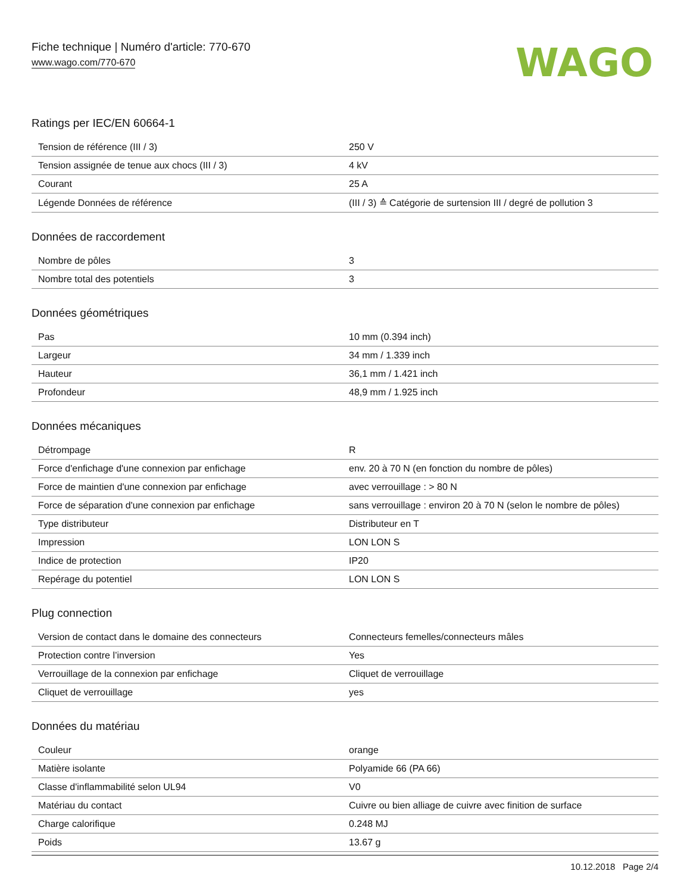Fiche technique | Numéro d'article: 770-670
www.wago.com/770-670
WAGO
Ratings per IEC/EN 60664-1
| Tension de référence (III / 3) | 250 V |
| Tension assignée de tenue aux chocs (III / 3) | 4 kV |
| Courant | 25 A |
| Légende Données de référence | (III / 3) ≙ Catégorie de surtension III / degré de pollution 3 |
Données de raccordement
| Nombre de pôles | 3 |
| Nombre total des potentiels | 3 |
Données géométriques
| Pas | 10 mm (0.394 inch) |
| Largeur | 34 mm / 1.339 inch |
| Hauteur | 36,1 mm / 1.421 inch |
| Profondeur | 48,9 mm / 1.925 inch |
Données mécaniques
| Détrompage | R |
| Force d'enfichage d'une connexion par enfichage | env. 20 à 70 N (en fonction du nombre de pôles) |
| Force de maintien d'une connexion par enfichage | avec verrouillage : > 80 N |
| Force de séparation d'une connexion par enfichage | sans verrouillage : environ 20 à 70 N (selon le nombre de pôles) |
| Type distributeur | Distributeur en T |
| Impression | LON LON S |
| Indice de protection | IP20 |
| Repérage du potentiel | LON LON S |
Plug connection
| Version de contact dans le domaine des connecteurs | Connecteurs femelles/connecteurs mâles |
| Protection contre l’inversion | Yes |
| Verrouillage de la connexion par enfichage | Cliquet de verrouillage |
| Cliquet de verrouillage | yes |
Données du matériau
| Couleur | orange |
| Matière isolante | Polyamide 66 (PA 66) |
| Classe d'inflammabilité selon UL94 | V0 |
| Matériau du contact | Cuivre ou bien alliage de cuivre avec finition de surface |
| Charge calorifique | 0.248 MJ |
| Poids | 13.67 g |
10.12.2018 Page 2/4